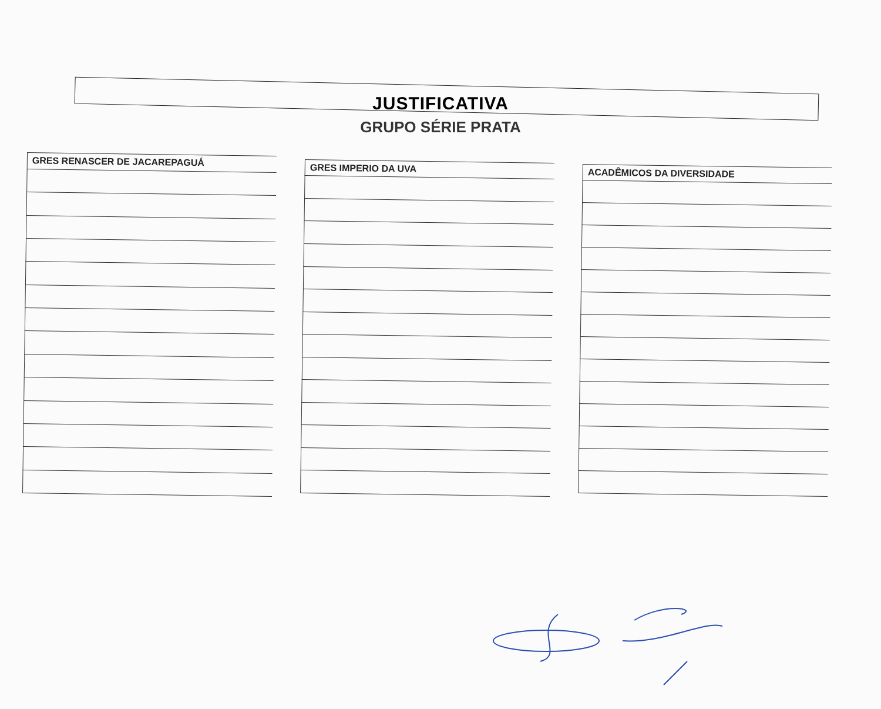JUSTIFICATIVA
GRUPO SÉRIE PRATA
| GRES RENASCER DE JACAREPAGUÁ |
| --- |
| GRES IMPERIO DA UVA |
| --- |
| ACADÊMICOS DA DIVERSIDADE |
| --- |